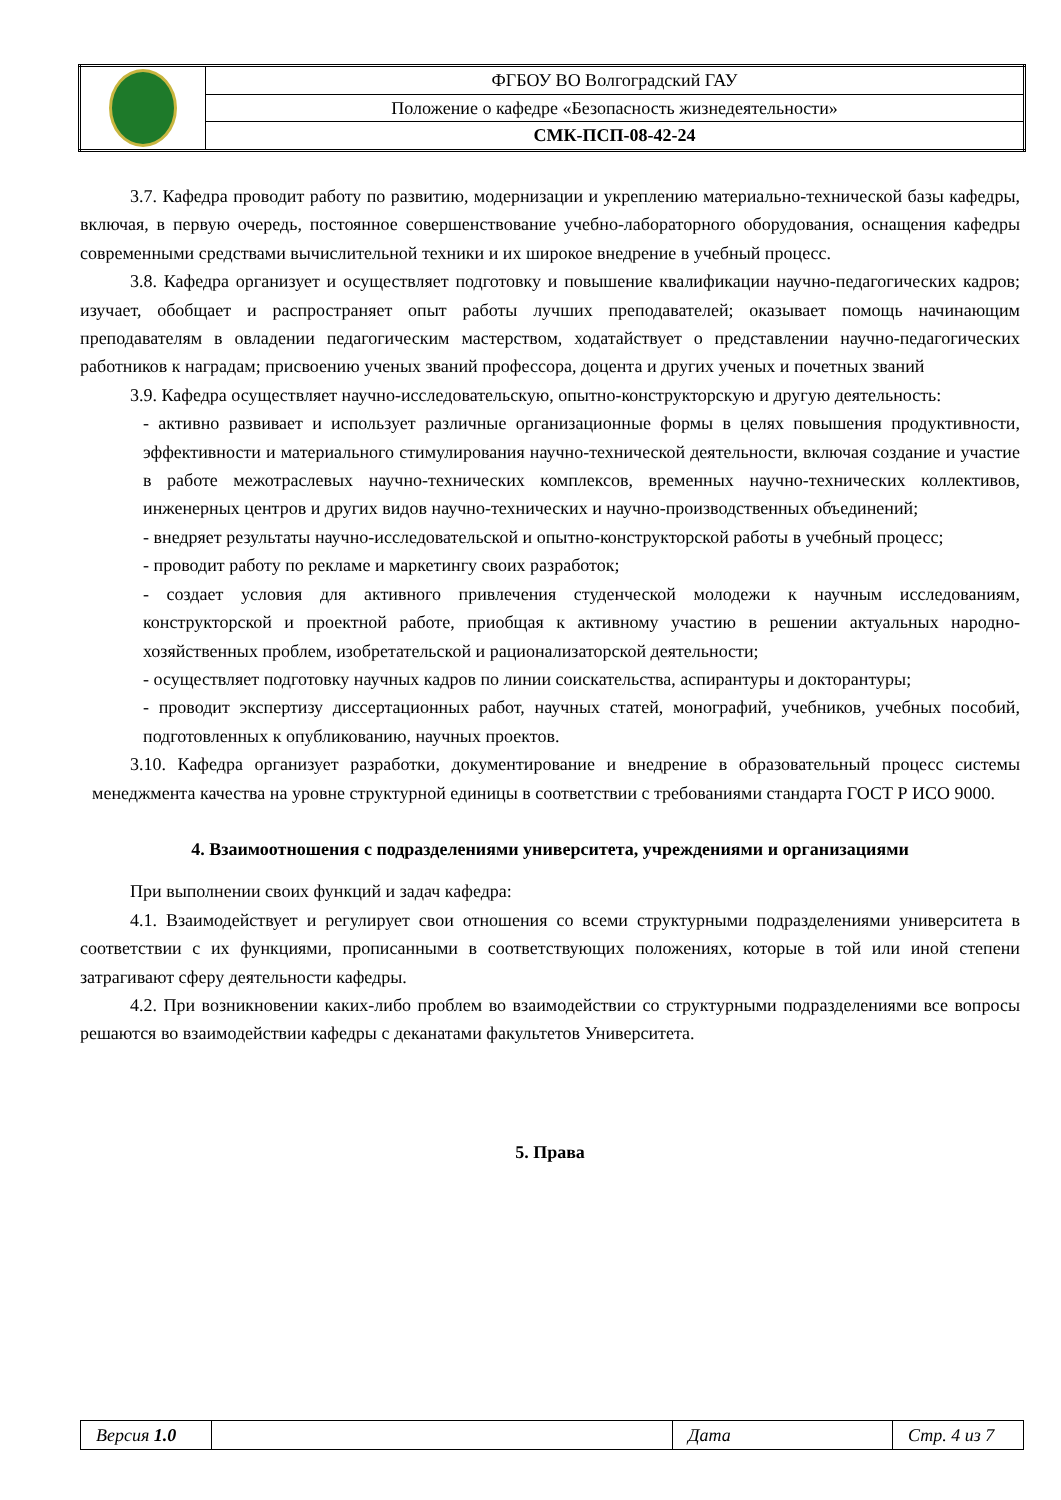| | ФГБОУ ВО Волгоградский ГАУ |
| | Положение о кафедре «Безопасность жизнедеятельности» |
| | СМК-ПСП-08-42-24 |
3.7. Кафедра проводит работу по развитию, модернизации и укреплению материально-технической базы кафедры, включая, в первую очередь, постоянное совершенствование учебно-лабораторного оборудования, оснащения кафедры современными средствами вычислительной техники и их широкое внедрение в учебный процесс.
3.8. Кафедра организует и осуществляет подготовку и повышение квалификации научно-педагогических кадров; изучает, обобщает и распространяет опыт работы лучших преподавателей; оказывает помощь начинающим преподавателям в овладении педагогическим мастерством, ходатайствует о представлении научно-педагогических работников к наградам; присвоению ученых званий профессора, доцента и других ученых и почетных званий
3.9. Кафедра осуществляет научно-исследовательскую, опытно-конструкторскую и другую деятельность:
- активно развивает и использует различные организационные формы в целях повышения продуктивности, эффективности и материального стимулирования научно-технической деятельности, включая создание и участие в работе межотраслевых научно-технических комплексов, временных научно-технических коллективов, инженерных центров и других видов научно-технических и научно-производственных объединений;
- внедряет результаты научно-исследовательской и опытно-конструкторской работы в учебный процесс;
- проводит работу по рекламе и маркетингу своих разработок;
- создает условия для активного привлечения студенческой молодежи к научным исследованиям, конструкторской и проектной работе, приобщая к активному участию в решении актуальных народно-хозяйственных проблем, изобретательской и рационализаторской деятельности;
- осуществляет подготовку научных кадров по линии соискательства, аспирантуры и докторантуры;
- проводит экспертизу диссертационных работ, научных статей, монографий, учебников, учебных пособий, подготовленных к опубликованию, научных проектов.
3.10. Кафедра организует разработки, документирование и внедрение в образовательный процесс системы менеджмента качества на уровне структурной единицы в соответствии с требованиями стандарта ГОСТ Р ИСО 9000.
4. Взаимоотношения с подразделениями университета, учреждениями и организациями
При выполнении своих функций и задач кафедра:
4.1. Взаимодействует и регулирует свои отношения со всеми структурными подразделениями университета в соответствии с их функциями, прописанными в соответствующих положениях, которые в той или иной степени затрагивают сферу деятельности кафедры.
4.2. При возникновении каких-либо проблем во взаимодействии со структурными подразделениями все вопросы решаются во взаимодействии кафедры с деканатами факультетов Университета.
5. Права
| Версия 1.0 | | Дата | Стр. 4 из 7 |